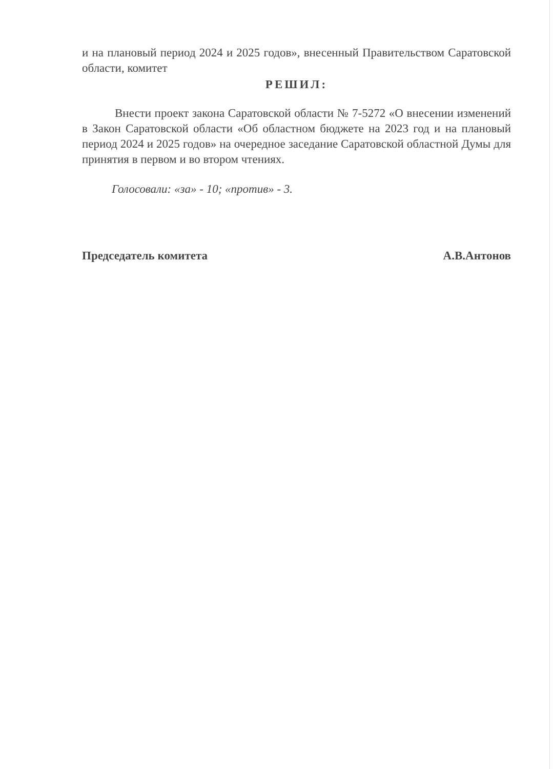и на плановый период 2024 и 2025 годов», внесенный Правительством Саратовской области, комитет
РЕШИЛ:
Внести проект закона Саратовской области № 7-5272 «О внесении изменений в Закон Саратовской области «Об областном бюджете на 2023 год и на плановый период 2024 и 2025 годов» на очередное заседание Саратовской областной Думы для принятия в первом и во втором чтениях.
Голосовали: «за» - 10; «против» - 3.
Председатель комитета А.В.Антонов